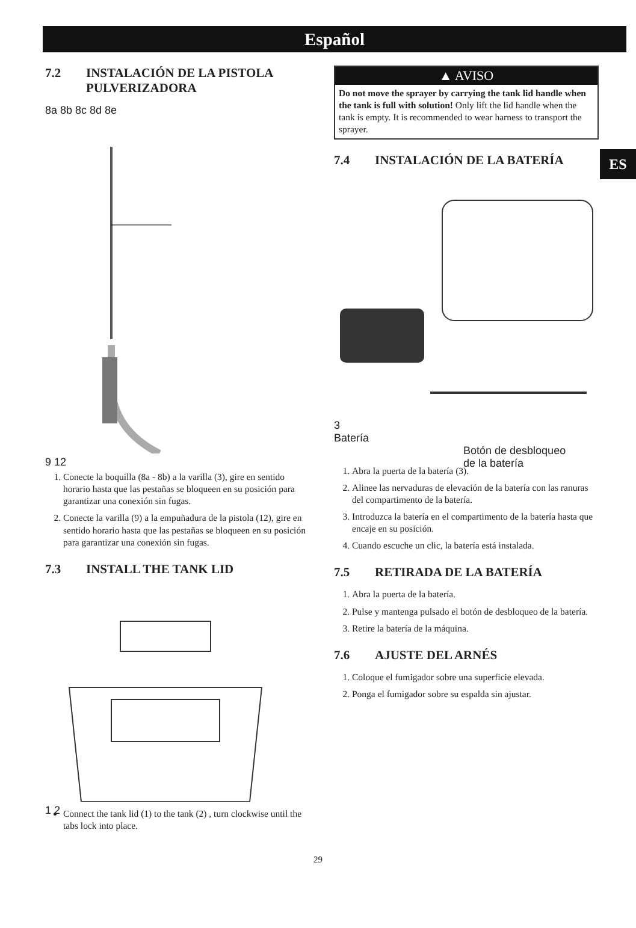Español
ES
7.2 INSTALACIÓN DE LA PISTOLA PULVERIZADORA
8a 8b 8c 8d 8e
9 12
1. Conecte la boquilla (8a - 8b) a la varilla (3), gire en sentido horario hasta que las pestañas se bloqueen en su posición para garantizar una conexión sin fugas.
2. Conecte la varilla (9) a la empuñadura de la pistola (12), gire en sentido horario hasta que las pestañas se bloqueen en su posición para garantizar una conexión sin fugas.
7.3 INSTALL THE TANK LID
1 2
Connect the tank lid (1) to the tank (2) , turn clockwise until the tabs lock into place.
▲ AVISO
Do not move the sprayer by carrying the tank lid handle when the tank is full with solution! Only lift the lid handle when the tank is empty. It is recommended to wear harness to transport the sprayer.
7.4 INSTALACIÓN DE LA BATERÍA
3
Batería
Botón de desbloqueo
de la batería
1. Abra la puerta de la batería (3).
2. Alinee las nervaduras de elevación de la batería con las ranuras del compartimento de la batería.
3. Introduzca la batería en el compartimento de la batería hasta que encaje en su posición.
4. Cuando escuche un clic, la batería está instalada.
7.5 RETIRADA DE LA BATERÍA
1. Abra la puerta de la batería.
2. Pulse y mantenga pulsado el botón de desbloqueo de la batería.
3. Retire la batería de la máquina.
7.6 AJUSTE DEL ARNÉS
1. Coloque el fumigador sobre una superficie elevada.
2. Ponga el fumigador sobre su espalda sin ajustar.
29